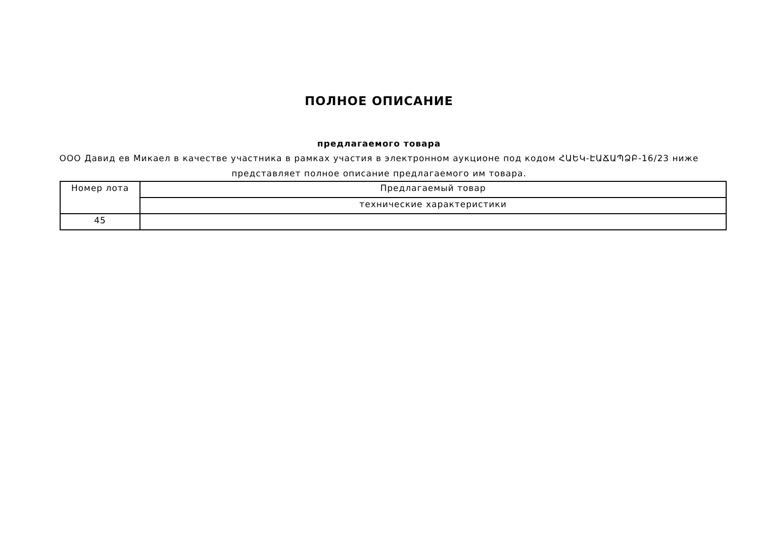ПОЛНОЕ ОПИСАНИЕ
предлагаемого товара
ООО Давид ев Микаел в качестве участника в рамках участия в электронном аукционе под кодом ՀԱԵԿ-ԷԱՃԱՊՁԲ-16/23 ниже представляет полное описание предлагаемого им товара.
| Номер лота | Предлагаемый товар |
| | технические характеристики |
| 45 | |